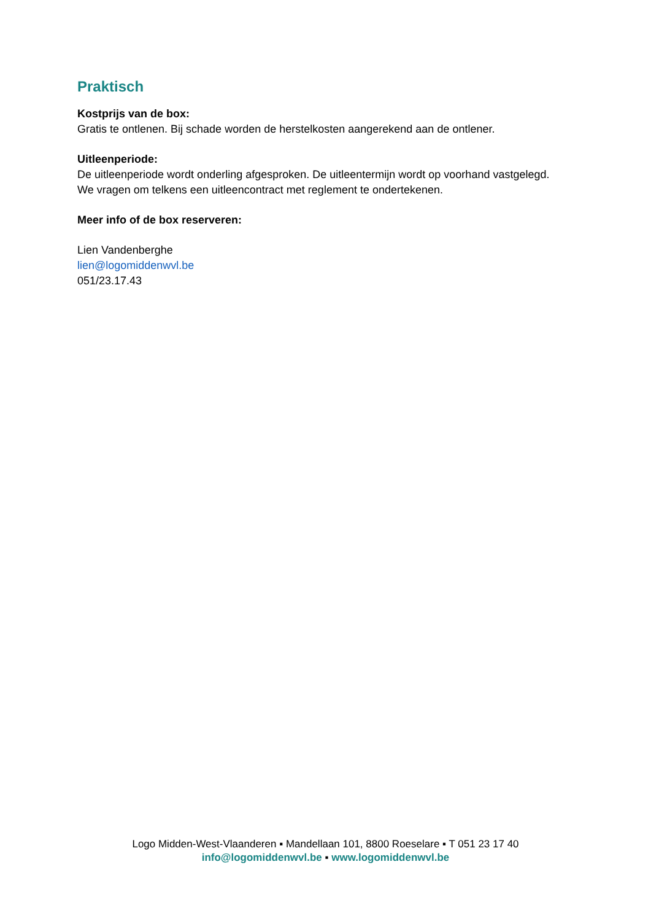Praktisch
Kostprijs van de box:
Gratis te ontlenen. Bij schade worden de herstelkosten aangerekend aan de ontlener.
Uitleenperiode:
De uitleenperiode wordt onderling afgesproken. De uitleentermijn wordt op voorhand vastgelegd.
We vragen om telkens een uitleencontract met reglement te ondertekenen.
Meer info of de box reserveren:
Lien Vandenberghe
lien@logomiddenwvl.be
051/23.17.43
Logo Midden-West-Vlaanderen ▪ Mandellaan 101, 8800 Roeselare ▪ T 051 23 17 40
info@logomiddenwvl.be ▪ www.logomiddenwvl.be